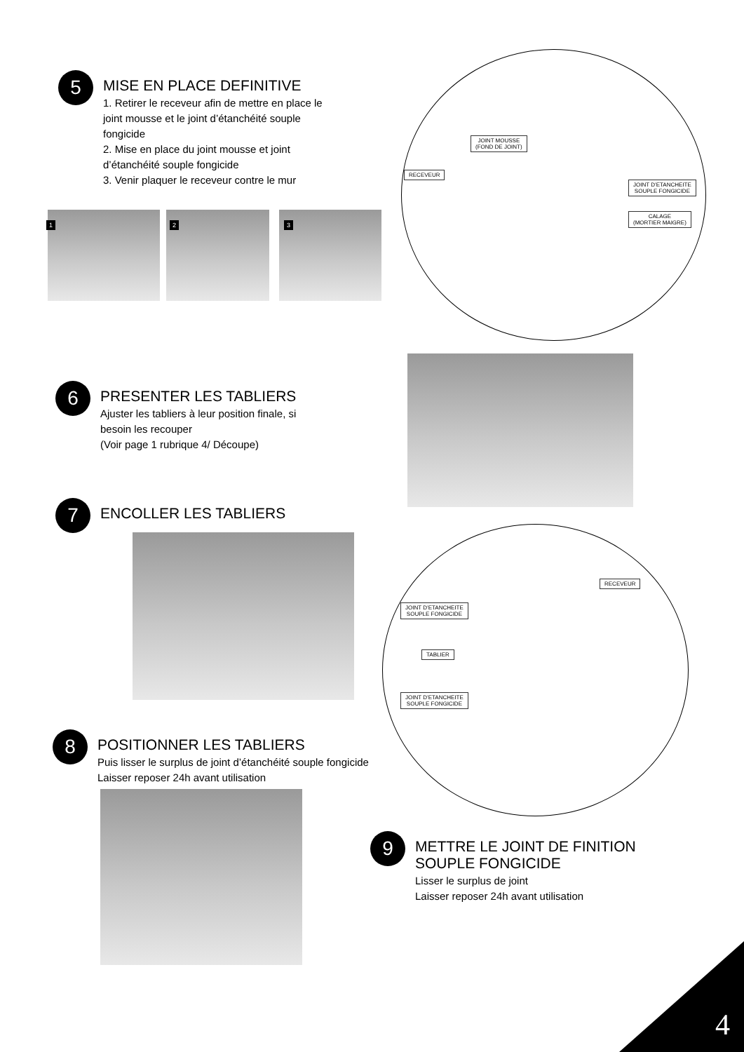5
MISE EN PLACE DEFINITIVE
1. Retirer le receveur afin de mettre en place le
joint mousse et le joint d’étanchéité souple
fongicide
2. Mise en place du joint mousse et joint
d’étanchéité souple fongicide
3. Venir plaquer le receveur contre le mur
1 2 3
JOINT MOUSSE
(FOND DE JOINT)
RECEVEUR
JOINT D’ETANCHEITE
SOUPLE FONGICIDE
CALAGE
(MORTIER MAIGRE)
6
PRESENTER LES TABLIERS
Ajuster les tabliers à leur position finale, si
besoin les recouper
(Voir page 1 rubrique 4/ Découpe)
7
ENCOLLER LES TABLIERS
RECEVEUR
JOINT D’ETANCHEITE
SOUPLE FONGICIDE
TABLIER
JOINT D’ETANCHEITE
SOUPLE FONGICIDE
8
POSITIONNER LES TABLIERS
Puis lisser le surplus de joint d’étanchéité souple fongicide
Laisser reposer 24h avant utilisation
9
METTRE LE JOINT DE FINITION
SOUPLE FONGICIDE
Lisser le surplus de joint
Laisser reposer 24h avant utilisation
4